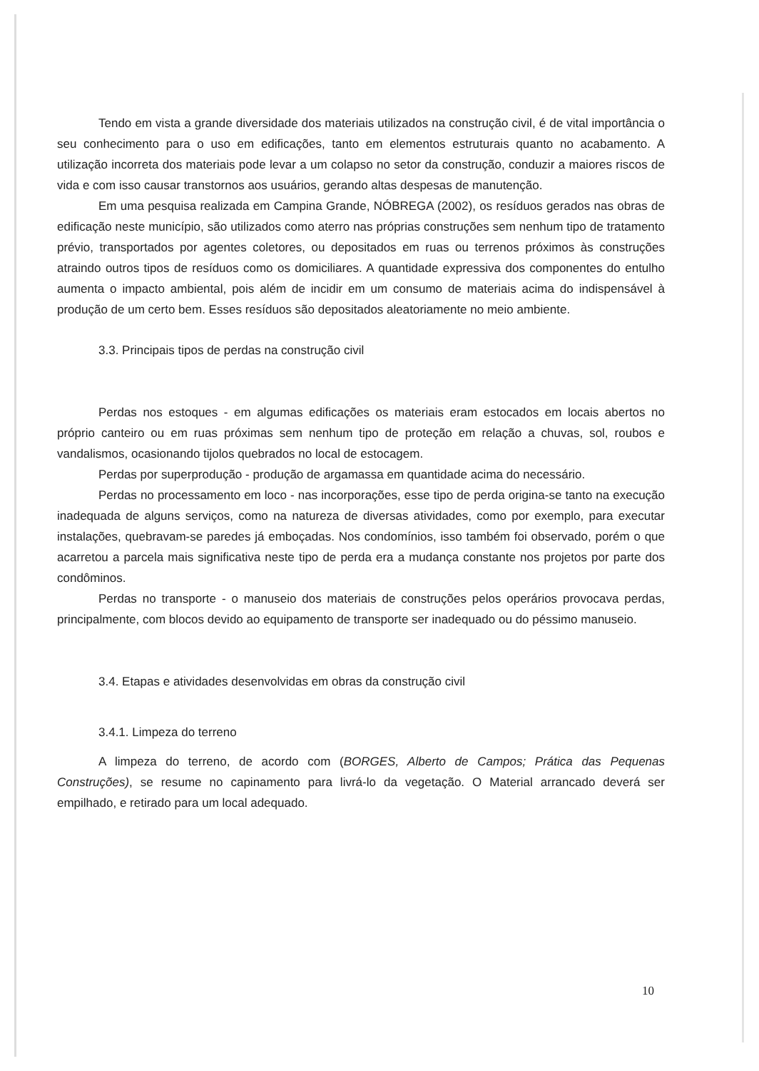Tendo em vista a grande diversidade dos materiais utilizados na construção civil, é de vital importância o seu conhecimento para o uso em edificações, tanto em elementos estruturais quanto no acabamento. A utilização incorreta dos materiais pode levar a um colapso no setor da construção, conduzir a maiores riscos de vida e com isso causar transtornos aos usuários, gerando altas despesas de manutenção.
Em uma pesquisa realizada em Campina Grande, NÓBREGA (2002), os resíduos gerados nas obras de edificação neste município, são utilizados como aterro nas próprias construções sem nenhum tipo de tratamento prévio, transportados por agentes coletores, ou depositados em ruas ou terrenos próximos às construções atraindo outros tipos de resíduos como os domiciliares. A quantidade expressiva dos componentes do entulho aumenta o impacto ambiental, pois além de incidir em um consumo de materiais acima do indispensável à produção de um certo bem. Esses resíduos são depositados aleatoriamente no meio ambiente.
3.3. Principais tipos de perdas na construção civil
Perdas nos estoques - em algumas edificações os materiais eram estocados em locais abertos no próprio canteiro ou em ruas próximas sem nenhum tipo de proteção em relação a chuvas, sol, roubos e vandalismos, ocasionando tijolos quebrados no local de estocagem.
Perdas por superprodução - produção de argamassa em quantidade acima do necessário.
Perdas no processamento em loco - nas incorporações, esse tipo de perda origina-se tanto na execução inadequada de alguns serviços, como na natureza de diversas atividades, como por exemplo, para executar instalações, quebravam-se paredes já emboçadas. Nos condomínios, isso também foi observado, porém o que acarretou a parcela mais significativa neste tipo de perda era a mudança constante nos projetos por parte dos condôminos.
Perdas no transporte - o manuseio dos materiais de construções pelos operários provocava perdas, principalmente, com blocos devido ao equipamento de transporte ser inadequado ou do péssimo manuseio.
3.4. Etapas e atividades desenvolvidas em obras da construção civil
3.4.1. Limpeza do terreno
A limpeza do terreno, de acordo com (BORGES, Alberto de Campos; Prática das Pequenas Construções), se resume no capinamento para livrá-lo da vegetação. O Material arrancado deverá ser empilhado, e retirado para um local adequado.
10